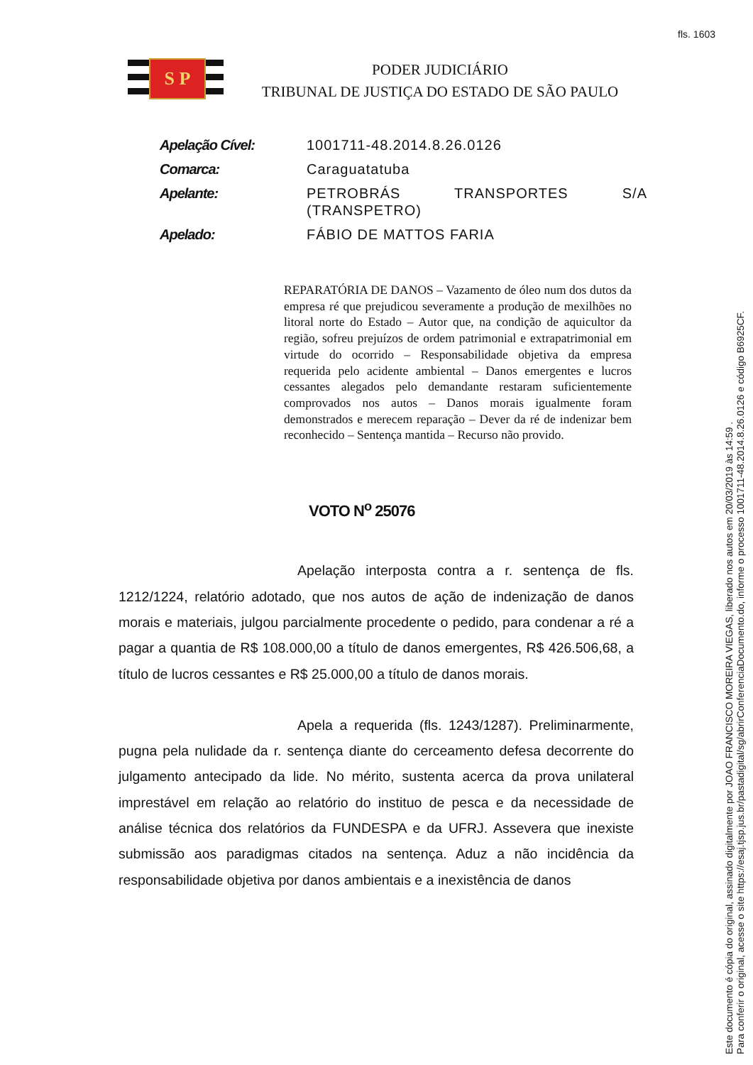fls. 1603
S P
PODER JUDICIÁRIO
TRIBUNAL DE JUSTIÇA DO ESTADO DE SÃO PAULO
| Apelação Cível: | 1001711-48.2014.8.26.0126 |
| Comarca: | Caraguatatuba |
| Apelante: | PETROBRÁS TRANSPORTES S/A (TRANSPETRO) |
| Apelado: | FÁBIO DE MATTOS FARIA |
REPARATÓRIA DE DANOS – Vazamento de óleo num dos dutos da empresa ré que prejudicou severamente a produção de mexilhões no litoral norte do Estado – Autor que, na condição de aquicultor da região, sofreu prejuízos de ordem patrimonial e extrapatrimonial em virtude do ocorrido – Responsabilidade objetiva da empresa requerida pelo acidente ambiental – Danos emergentes e lucros cessantes alegados pelo demandante restaram suficientemente comprovados nos autos – Danos morais igualmente foram demonstrados e merecem reparação – Dever da ré de indenizar bem reconhecido – Sentença mantida – Recurso não provido.
VOTO N<sup>o</sup> 25076
Apelação interposta contra a r. sentença de fls. 1212/1224, relatório adotado, que nos autos de ação de indenização de danos morais e materiais, julgou parcialmente procedente o pedido, para condenar a ré a pagar a quantia de R$ 108.000,00 a título de danos emergentes, R$ 426.506,68, a título de lucros cessantes e R$ 25.000,00 a título de danos morais.
Apela a requerida (fls. 1243/1287). Preliminarmente, pugna pela nulidade da r. sentença diante do cerceamento defesa decorrente do julgamento antecipado da lide. No mérito, sustenta acerca da prova unilateral imprestável em relação ao relatório do instituo de pesca e da necessidade de análise técnica dos relatórios da FUNDESPA e da UFRJ. Assevera que inexiste submissão aos paradigmas citados na sentença. Aduz a não incidência da responsabilidade objetiva por danos ambientais e a inexistência de danos
Este documento é cópia do original, assinado digitalmente por JOAO FRANCISCO MOREIRA VIEGAS, liberado nos autos em 20/03/2019 às 14:59 .
Para conferir o original, acesse o site https://esaj.tjsp.jus.br/pastadigital/sg/abrirConferenciaDocumento.do, informe o processo 1001711-48.2014.8.26.0126 e código B6925CF.